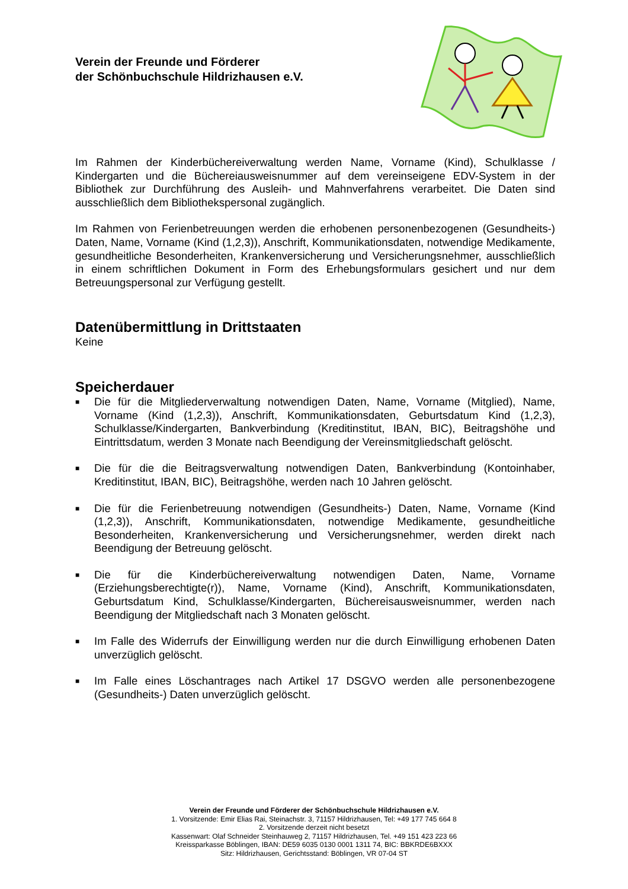Verein der Freunde und Förderer
der Schönbuchschule Hildrizhausen e.V.
Im Rahmen der Kinderbüchereiverwaltung werden Name, Vorname (Kind), Schulklasse / Kindergarten und die Büchereiausweisnummer auf dem vereinseigene EDV-System in der Bibliothek zur Durchführung des Ausleih- und Mahnverfahrens verarbeitet. Die Daten sind ausschließlich dem Bibliothekspersonal zugänglich.
Im Rahmen von Ferienbetreuungen werden die erhobenen personenbezogenen (Gesundheits-) Daten, Name, Vorname (Kind (1,2,3)), Anschrift, Kommunikationsdaten, notwendige Medikamente, gesundheitliche Besonderheiten, Krankenversicherung und Versicherungsnehmer, ausschließlich in einem schriftlichen Dokument in Form des Erhebungsformulars gesichert und nur dem Betreuungspersonal zur Verfügung gestellt.
Datenübermittlung in Drittstaaten
Keine
Speicherdauer
■ Die für die Mitgliederverwaltung notwendigen Daten, Name, Vorname (Mitglied), Name, Vorname (Kind (1,2,3)), Anschrift, Kommunikationsdaten, Geburtsdatum Kind (1,2,3), Schulklasse/Kindergarten, Bankverbindung (Kreditinstitut, IBAN, BIC), Beitragshöhe und Eintrittsdatum, werden 3 Monate nach Beendigung der Vereinsmitgliedschaft gelöscht.
■ Die für die die Beitragsverwaltung notwendigen Daten, Bankverbindung (Kontoinhaber, Kreditinstitut, IBAN, BIC), Beitragshöhe, werden nach 10 Jahren gelöscht.
■ Die für die Ferienbetreuung notwendigen (Gesundheits-) Daten, Name, Vorname (Kind (1,2,3)), Anschrift, Kommunikationsdaten, notwendige Medikamente, gesundheitliche Besonderheiten, Krankenversicherung und Versicherungsnehmer, werden direkt nach Beendigung der Betreuung gelöscht.
■ Die für die Kinderbüchereiverwaltung notwendigen Daten, Name, Vorname (Erziehungsberechtigte(r)), Name, Vorname (Kind), Anschrift, Kommunikationsdaten, Geburtsdatum Kind, Schulklasse/Kindergarten, Büchereisausweisnummer, werden nach Beendigung der Mitgliedschaft nach 3 Monaten gelöscht.
■ Im Falle des Widerrufs der Einwilligung werden nur die durch Einwilligung erhobenen Daten unverzüglich gelöscht.
■ Im Falle eines Löschantrages nach Artikel 17 DSGVO werden alle personenbezogene (Gesundheits-) Daten unverzüglich gelöscht.
Verein der Freunde und Förderer der Schönbuchschule Hildrizhausen e.V.
1. Vorsitzende: Emir Elias Rai, Steinachstr. 3, 71157 Hildrizhausen, Tel: +49 177 745 664 8
2. Vorsitzende derzeit nicht besetzt
Kassenwart: Olaf Schneider Steinhauweg 2, 71157 Hildrizhausen, Tel. +49 151 423 223 66
Kreissparkasse Böblingen, IBAN: DE59 6035 0130 0001 1311 74, BIC: BBKRDE6BXXX
Sitz: Hildrizhausen, Gerichtsstand: Böblingen, VR 07-04 ST